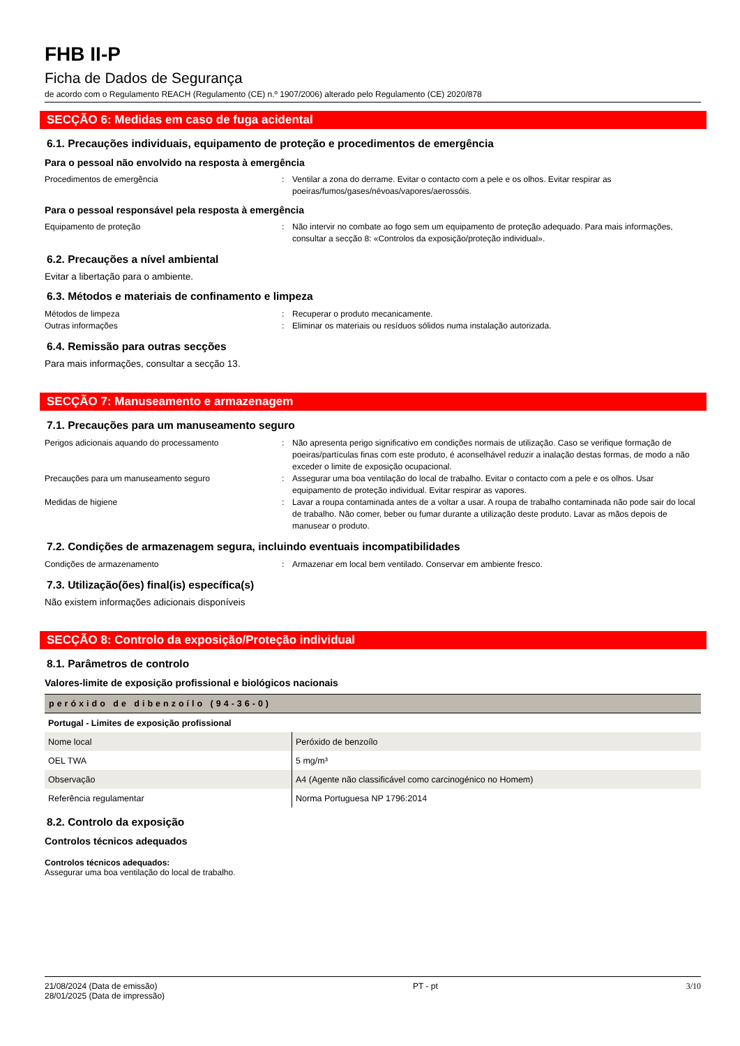FHB II-P
Ficha de Dados de Segurança
de acordo com o Regulamento REACH (Regulamento (CE) n.º 1907/2006) alterado pelo Regulamento (CE) 2020/878
SECÇÃO 6: Medidas em caso de fuga acidental
6.1. Precauções individuais, equipamento de proteção e procedimentos de emergência
Para o pessoal não envolvido na resposta à emergência
Procedimentos de emergência : Ventilar a zona do derrame. Evitar o contacto com a pele e os olhos. Evitar respirar as poeiras/fumos/gases/névoas/vapores/aerossóis.
Para o pessoal responsável pela resposta à emergência
Equipamento de proteção : Não intervir no combate ao fogo sem um equipamento de proteção adequado. Para mais informações, consultar a secção 8: «Controlos da exposição/proteção individual».
6.2. Precauções a nível ambiental
Evitar a libertação para o ambiente.
6.3. Métodos e materiais de confinamento e limpeza
Métodos de limpeza : Recuperar o produto mecanicamente.
Outras informações : Eliminar os materiais ou resíduos sólidos numa instalação autorizada.
6.4. Remissão para outras secções
Para mais informações, consultar a secção 13.
SECÇÃO 7: Manuseamento e armazenagem
7.1. Precauções para um manuseamento seguro
Perigos adicionais aquando do processamento : Não apresenta perigo significativo em condições normais de utilização. Caso se verifique formação de poeiras/partículas finas com este produto, é aconselhável reduzir a inalação destas formas, de modo a não exceder o limite de exposição ocupacional.
Precauções para um manuseamento seguro : Assegurar uma boa ventilação do local de trabalho. Evitar o contacto com a pele e os olhos. Usar equipamento de proteção individual. Evitar respirar as vapores.
Medidas de higiene : Lavar a roupa contaminada antes de a voltar a usar. A roupa de trabalho contaminada não pode sair do local de trabalho. Não comer, beber ou fumar durante a utilização deste produto. Lavar as mãos depois de manusear o produto.
7.2. Condições de armazenagem segura, incluindo eventuais incompatibilidades
Condições de armazenamento : Armazenar em local bem ventilado. Conservar em ambiente fresco.
7.3. Utilização(ões) final(is) específica(s)
Não existem informações adicionais disponíveis
SECÇÃO 8: Controlo da exposição/Proteção individual
8.1. Parâmetros de controlo
Valores-limite de exposição profissional e biológicos nacionais
| peróxido de dibenzoílo (94-36-0) | |
| --- | --- |
| Portugal - Limites de exposição profissional | |
| Nome local | Peróxido de benzoílo |
| OEL TWA | 5 mg/m³ |
| Observação | A4 (Agente não classificável como carcinogénico no Homem) |
| Referência regulamentar | Norma Portuguesa NP 1796:2014 |
8.2. Controlo da exposição
Controlos técnicos adequados
Controlos técnicos adequados:
Assegurar uma boa ventilação do local de trabalho.
21/08/2024 (Data de emissão)
28/01/2025 (Data de impressão)
PT - pt 3/10